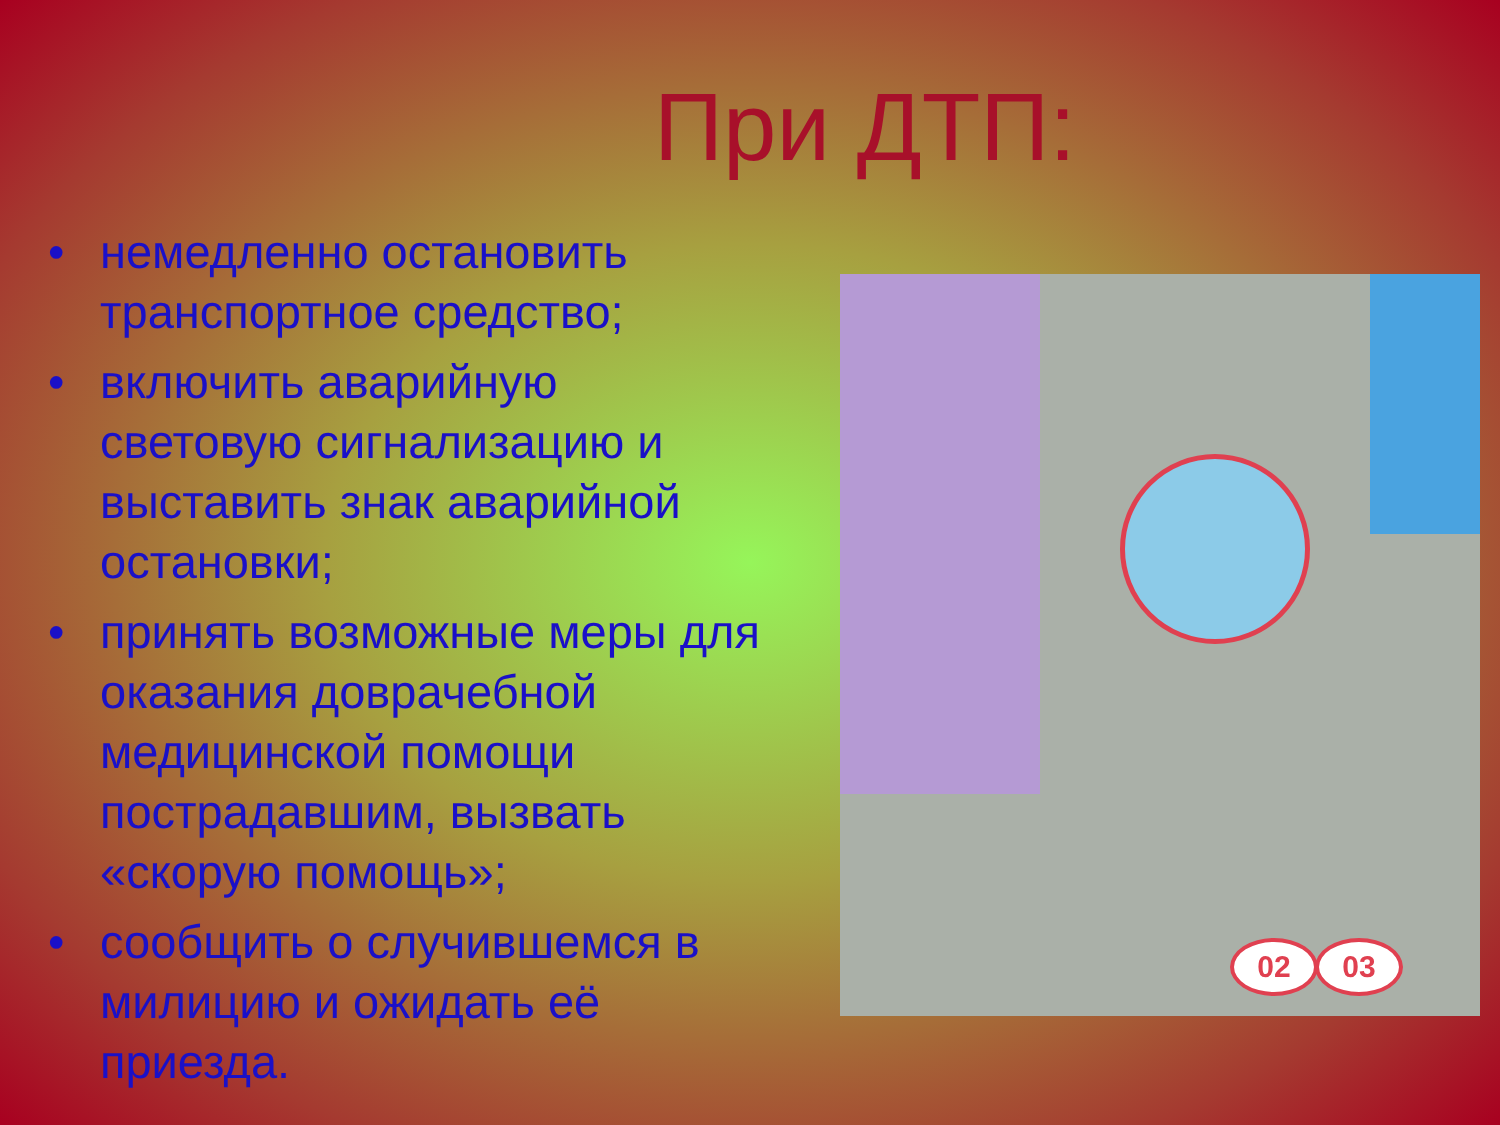При ДТП:
• немедленно остановить транспортное средство;
• включить аварийную световую сигнализацию и выставить знак аварийной остановки;
• принять возможные меры для оказания доврачебной медицинской помощи пострадавшим, вызвать «скорую помощь»;
• сообщить о случившемся в милицию и ожидать её приезда.
02 03